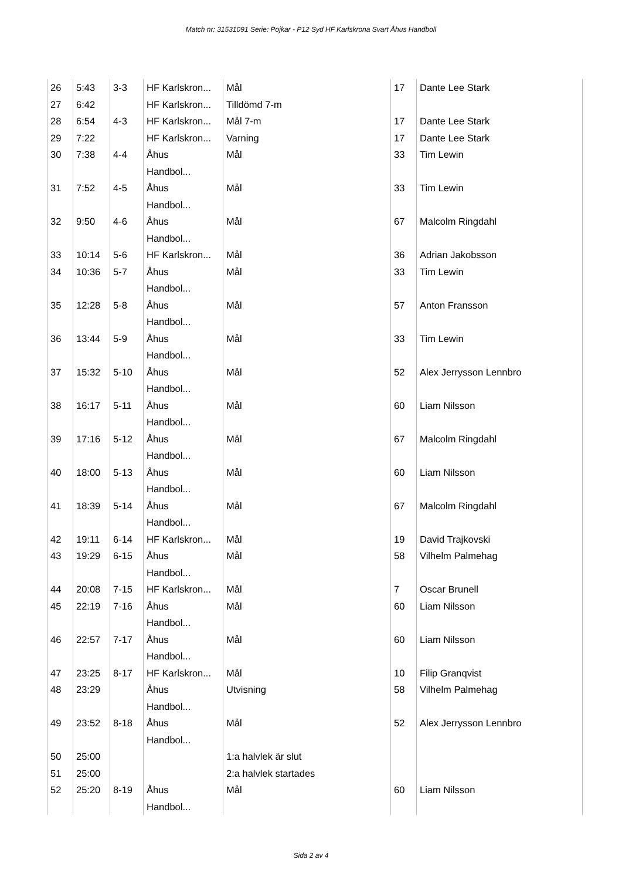Match nr: 31531091 Serie: Pojkar - P12 Syd HF Karlskrona Svart Åhus Handboll
| 26 | 5:43 | 3-3 | HF Karlskron... | Mål | 17 | Dante Lee Stark |
| 27 | 6:42 | | HF Karlskron... | Tilldömd 7-m | | |
| 28 | 6:54 | 4-3 | HF Karlskron... | Mål 7-m | 17 | Dante Lee Stark |
| 29 | 7:22 | | HF Karlskron... | Varning | 17 | Dante Lee Stark |
| 30 | 7:38 | 4-4 | Åhus Handbol... | Mål | 33 | Tim Lewin |
| 31 | 7:52 | 4-5 | Åhus Handbol... | Mål | 33 | Tim Lewin |
| 32 | 9:50 | 4-6 | Åhus Handbol... | Mål | 67 | Malcolm Ringdahl |
| 33 | 10:14 | 5-6 | HF Karlskron... | Mål | 36 | Adrian Jakobsson |
| 34 | 10:36 | 5-7 | Åhus Handbol... | Mål | 33 | Tim Lewin |
| 35 | 12:28 | 5-8 | Åhus Handbol... | Mål | 57 | Anton Fransson |
| 36 | 13:44 | 5-9 | Åhus Handbol... | Mål | 33 | Tim Lewin |
| 37 | 15:32 | 5-10 | Åhus Handbol... | Mål | 52 | Alex Jerrysson Lennbro |
| 38 | 16:17 | 5-11 | Åhus Handbol... | Mål | 60 | Liam Nilsson |
| 39 | 17:16 | 5-12 | Åhus Handbol... | Mål | 67 | Malcolm Ringdahl |
| 40 | 18:00 | 5-13 | Åhus Handbol... | Mål | 60 | Liam Nilsson |
| 41 | 18:39 | 5-14 | Åhus Handbol... | Mål | 67 | Malcolm Ringdahl |
| 42 | 19:11 | 6-14 | HF Karlskron... | Mål | 19 | David Trajkovski |
| 43 | 19:29 | 6-15 | Åhus Handbol... | Mål | 58 | Vilhelm Palmehag |
| 44 | 20:08 | 7-15 | HF Karlskron... | Mål | 7 | Oscar Brunell |
| 45 | 22:19 | 7-16 | Åhus Handbol... | Mål | 60 | Liam Nilsson |
| 46 | 22:57 | 7-17 | Åhus Handbol... | Mål | 60 | Liam Nilsson |
| 47 | 23:25 | 8-17 | HF Karlskron... | Mål | 10 | Filip Granqvist |
| 48 | 23:29 | | Åhus Handbol... | Utvisning | 58 | Vilhelm Palmehag |
| 49 | 23:52 | 8-18 | Åhus Handbol... | Mål | 52 | Alex Jerrysson Lennbro |
| 50 | 25:00 | | | 1:a halvlek är slut | | |
| 51 | 25:00 | | | 2:a halvlek startades | | |
| 52 | 25:20 | 8-19 | Åhus Handbol... | Mål | 60 | Liam Nilsson |
Sida 2 av 4